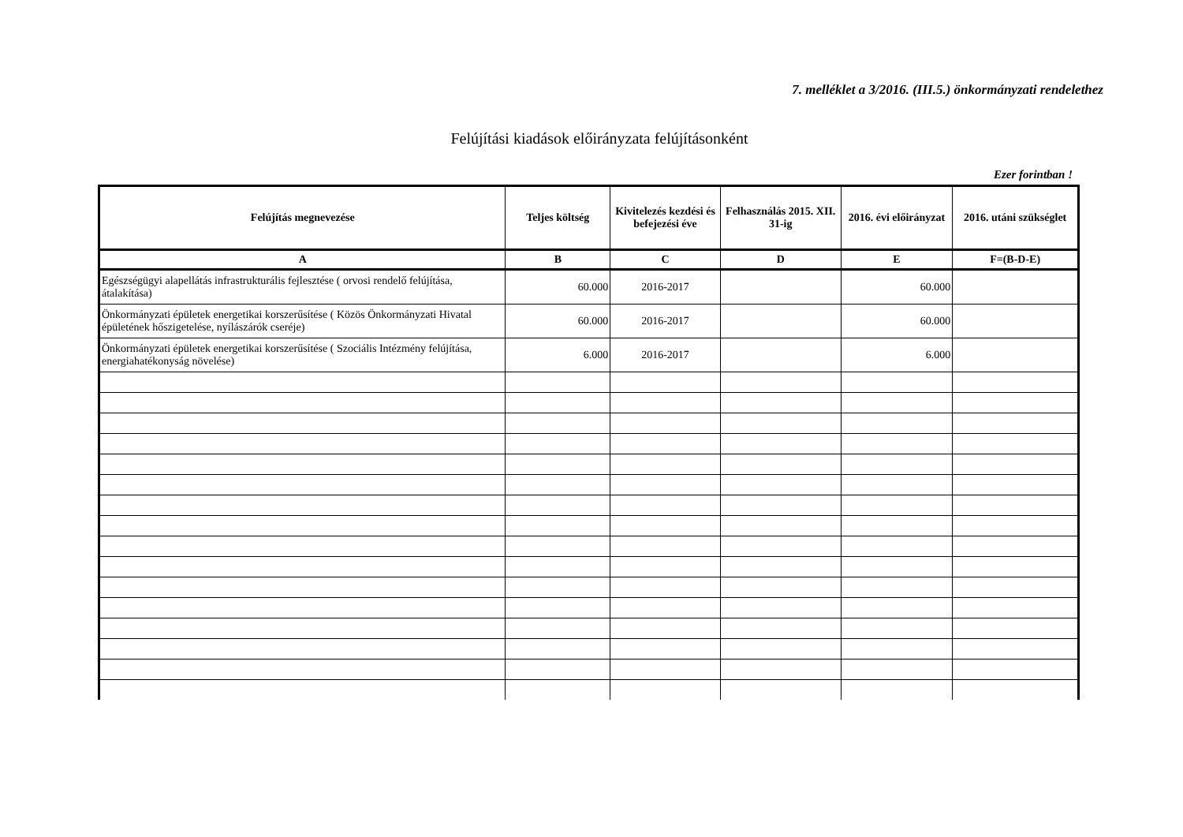7. melléklet a 3/2016. (III.5.) önkormányzati rendelethez
Felújítási kiadások előirányzata felújításonként
Ezer forintban !
| Felújítás megnevezése | Teljes költség | Kivitelezés kezdési és befejezési éve | Felhasználás 2015. XII. 31-ig | 2016. évi előirányzat | 2016. utáni szükséglet |
| --- | --- | --- | --- | --- | --- |
| A | B | C | D | E | F=(B-D-E) |
| Egészségügyi alapellátás infrastrukturális fejlesztése ( orvosi rendelő felújítása, átalakítása) | 60.000 | 2016-2017 | | 60.000 | |
| Önkormányzati épületek energetikai korszerűsítése ( Közös Önkormányzati Hivatal épületének hőszigetelése, nyílászárók cseréje) | 60.000 | 2016-2017 | | 60.000 | |
| Önkormányzati épületek energetikai korszerűsítése ( Szociális Intézmény felújítása, energiahatékonyság növelése) | 6.000 | 2016-2017 | | 6.000 | |